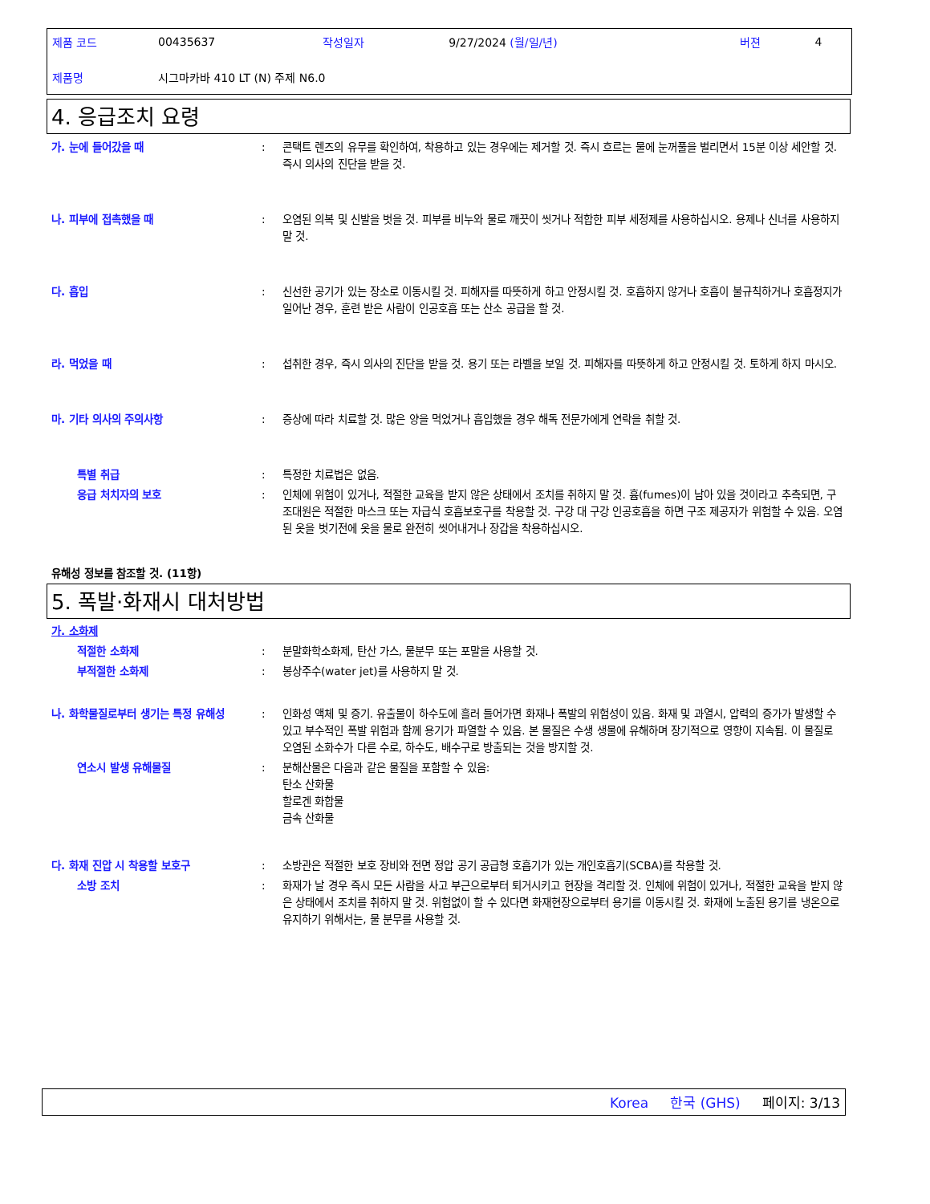| 제품 코드 | 00435637 | 작성일자 | 9/27/2024 (월/일/년) | 버젼 | 4 |
| 제품명 | 시그마카바 410 LT (N) 주제 N6.0 | | | | |
4. 응급조치 요령
가. 눈에 들어갔을 때 : 콘택트 렌즈의 유무를 확인하여, 착용하고 있는 경우에는 제거할 것. 즉시 흐르는 물에 눈꺼풀을 벌리면서 15분 이상 세안할 것. 즉시 의사의 진단을 받을 것.
나. 피부에 접촉했을 때 : 오염된 의복 및 신발을 벗을 것. 피부를 비누와 물로 깨끗이 씻거나 적합한 피부 세정제를 사용하십시오. 용제나 신너를 사용하지 말 것.
다. 흡입 : 신선한 공기가 있는 장소로 이동시킬 것. 피해자를 따뜻하게 하고 안정시킬 것. 호흡하지 않거나 호흡이 불규칙하거나 호흡정지가 일어난 경우, 훈련 받은 사람이 인공호흡 또는 산소 공급을 할 것.
라. 먹었을 때 : 섭취한 경우, 즉시 의사의 진단을 받을 것. 용기 또는 라벨을 보일 것. 피해자를 따뜻하게 하고 안정시킬 것. 토하게 하지 마시오.
마. 기타 의사의 주의사항 : 증상에 따라 치료할 것. 많은 양을 먹었거나 흡입했을 경우 해독 전문가에게 연락을 취할 것.
특별 취급 : 특정한 치료법은 없음.
응급 처치자의 보호 : 인체에 위험이 있거나, 적절한 교육을 받지 않은 상태에서 조치를 취하지 말 것. 흄(fumes)이 남아 있을 것이라고 추측되면, 구조대원은 적절한 마스크 또는 자급식 호흡보호구를 착용할 것. 구강 대 구강 인공호흡을 하면 구조 제공자가 위험할 수 있음. 오염된 옷을 벗기전에 옷을 물로 완전히 씻어내거나 장갑을 착용하십시오.
유해성 정보를 참조할 것. (11항)
5. 폭발·화재시 대처방법
가. 소화제
적절한 소화제 : 분말화학소화제, 탄산 가스, 물분무 또는 포말을 사용할 것.
부적절한 소화제 : 봉상주수(water jet)를 사용하지 말 것.
나. 화학물질로부터 생기는 특정 유해성 : 인화성 액체 및 증기. 유출물이 하수도에 흘러 들어가면 화재나 폭발의 위험성이 있음. 화재 및 과열시, 압력의 증가가 발생할 수 있고 부수적인 폭발 위험과 함께 용기가 파열할 수 있음. 본 물질은 수생 생물에 유해하며 장기적으로 영향이 지속됨. 이 물질로 오염된 소화수가 다른 수로, 하수도, 배수구로 방출되는 것을 방지할 것.
연소시 발생 유해물질 : 분해산물은 다음과 같은 물질을 포함할 수 있음:
탄소 산화물
할로겐 화합물
금속 산화물
다. 화재 진압 시 착용할 보호구 : 소방관은 적절한 보호 장비와 전면 정압 공기 공급형 호흡기가 있는 개인호흡기(SCBA)를 착용할 것.
소방 조치 : 화재가 날 경우 즉시 모든 사람을 사고 부근으로부터 퇴거시키고 현장을 격리할 것. 인체에 위험이 있거나, 적절한 교육을 받지 않은 상태에서 조치를 취하지 말 것. 위험없이 할 수 있다면 화재현장으로부터 용기를 이동시킬 것. 화재에 노출된 용기를 냉온으로 유지하기 위해서는, 물 분무를 사용할 것.
Korea 한국 (GHS) 페이지: 3/13